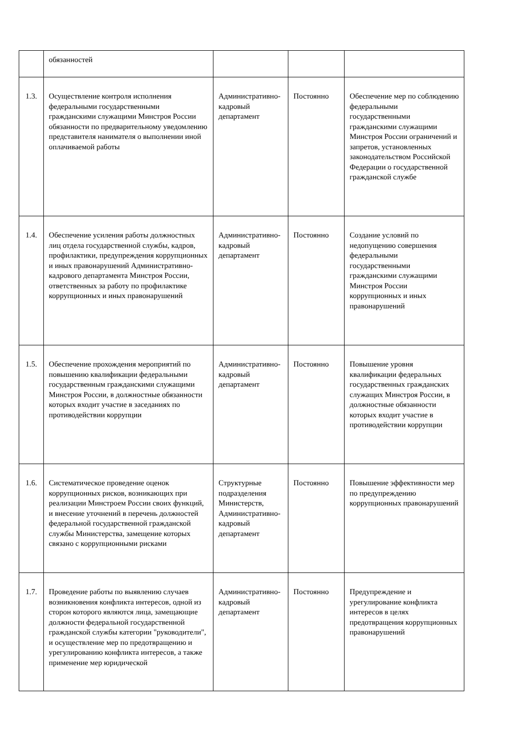| | обязанностей | | | |
| 1.3. | Осуществление контроля исполнения федеральными государственными гражданскими служащими Минстроя России обязанности по предварительному уведомлению представителя нанимателя о выполнении иной оплачиваемой работы | Административно-кадровый департамент | Постоянно | Обеспечение мер по соблюдению федеральными государственными гражданскими служащими Минстроя России ограничений и запретов, установленных законодательством Российской Федерации о государственной гражданской службе |
| 1.4. | Обеспечение усиления работы должностных лиц отдела государственной службы, кадров, профилактики, предупреждения коррупционных и иных правонарушений Административно-кадрового департамента Минстроя России, ответственных за работу по профилактике коррупционных и иных правонарушений | Административно-кадровый департамент | Постоянно | Создание условий по недопущению совершения федеральными государственными гражданскими служащими Минстроя России коррупционных и иных правонарушений |
| 1.5. | Обеспечение прохождения мероприятий по повышению квалификации федеральными государственным гражданскими служащими Минстроя России, в должностные обязанности которых входит участие в заседаниях по противодействии коррупции | Административно-кадровый департамент | Постоянно | Повышение уровня квалификации федеральных государственных гражданских служащих Минстроя России, в должностные обязанности которых входит участие в противодействии коррупции |
| 1.6. | Систематическое проведение оценок коррупционных рисков, возникающих при реализации Минстроем России своих функций, и внесение уточнений в перечень должностей федеральной государственной гражданской службы Министерства, замещение которых связано с коррупционными рисками | Структурные подразделения Министерств, Административно-кадровый департамент | Постоянно | Повышение эффективности мер по предупреждению коррупционных правонарушений |
| 1.7. | Проведение работы по выявлению случаев возникновения конфликта интересов, одной из сторон которого являются лица, замещающие должности федеральной государственной гражданской службы категории "руководители", и осуществление мер по предотвращению и урегулированию конфликта интересов, а также применение мер юридической | Административно-кадровый департамент | Постоянно | Предупреждение и урегулирование конфликта интересов в целях предотвращения коррупционных правонарушений |